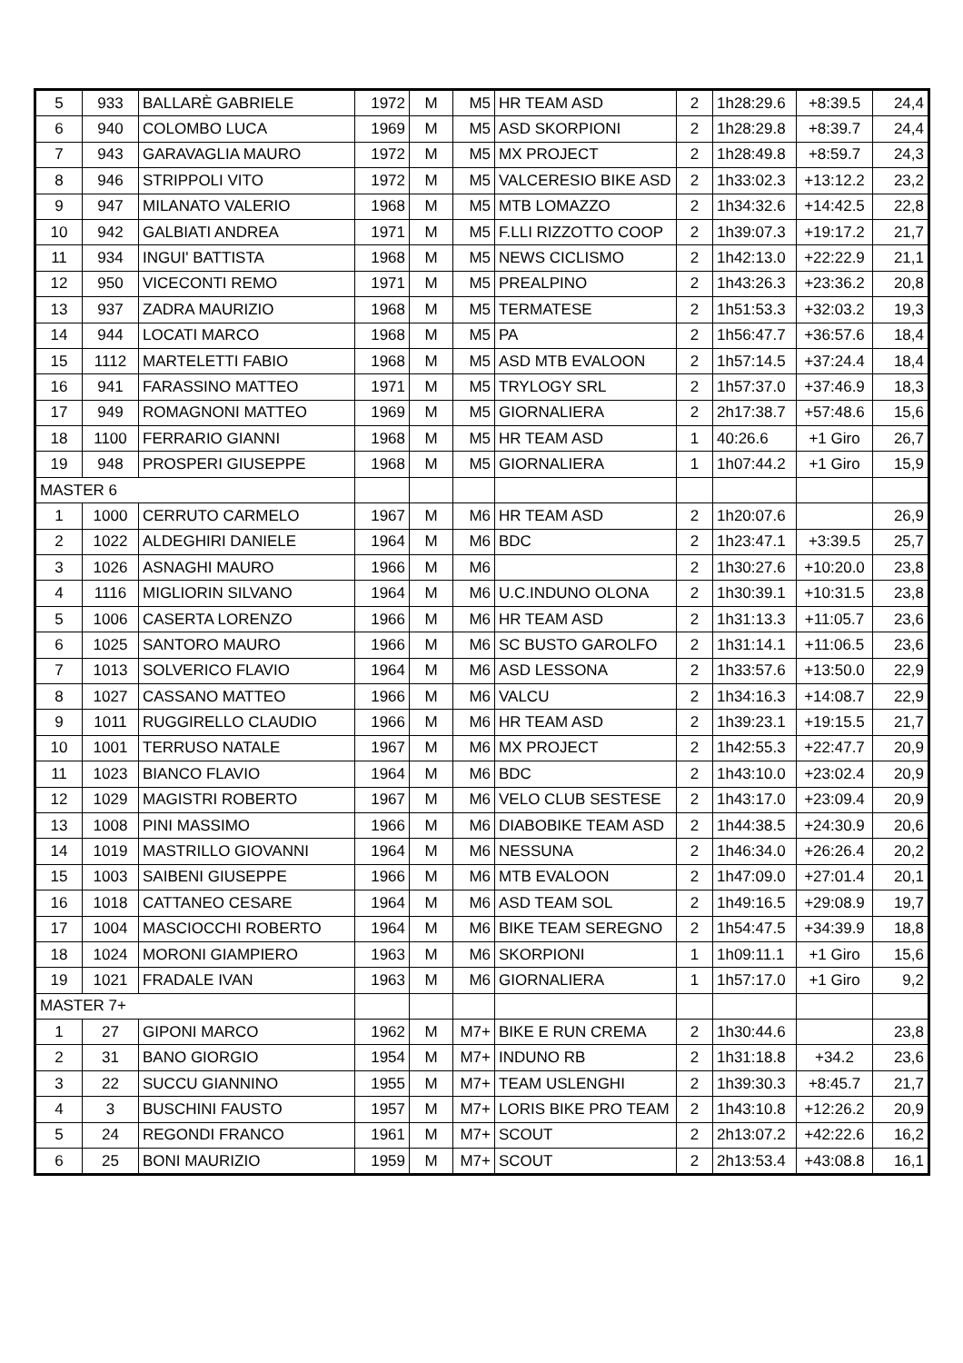| 5 | 933 | BALLARÈ GABRIELE | 1972 | M | M5 | HR TEAM ASD | 2 | 1h28:29.6 | +8:39.5 | 24,4 |
| 6 | 940 | COLOMBO LUCA | 1969 | M | M5 | ASD SKORPIONI | 2 | 1h28:29.8 | +8:39.7 | 24,4 |
| 7 | 943 | GARAVAGLIA MAURO | 1972 | M | M5 | MX PROJECT | 2 | 1h28:49.8 | +8:59.7 | 24,3 |
| 8 | 946 | STRIPPOLI VITO | 1972 | M | M5 | VALCERESIO BIKE ASD | 2 | 1h33:02.3 | +13:12.2 | 23,2 |
| 9 | 947 | MILANATO VALERIO | 1968 | M | M5 | MTB LOMAZZO | 2 | 1h34:32.6 | +14:42.5 | 22,8 |
| 10 | 942 | GALBIATI ANDREA | 1971 | M | M5 | F.LLI RIZZOTTO COOP | 2 | 1h39:07.3 | +19:17.2 | 21,7 |
| 11 | 934 | INGUI' BATTISTA | 1968 | M | M5 | NEWS CICLISMO | 2 | 1h42:13.0 | +22:22.9 | 21,1 |
| 12 | 950 | VICECONTI REMO | 1971 | M | M5 | PREALPINO | 2 | 1h43:26.3 | +23:36.2 | 20,8 |
| 13 | 937 | ZADRA MAURIZIO | 1968 | M | M5 | TERMATESE | 2 | 1h51:53.3 | +32:03.2 | 19,3 |
| 14 | 944 | LOCATI MARCO | 1968 | M | M5 | PA | 2 | 1h56:47.7 | +36:57.6 | 18,4 |
| 15 | 1112 | MARTELETTI FABIO | 1968 | M | M5 | ASD MTB EVALOON | 2 | 1h57:14.5 | +37:24.4 | 18,4 |
| 16 | 941 | FARASSINO MATTEO | 1971 | M | M5 | TRYLOGY SRL | 2 | 1h57:37.0 | +37:46.9 | 18,3 |
| 17 | 949 | ROMAGNONI MATTEO | 1969 | M | M5 | GIORNALIERA | 2 | 2h17:38.7 | +57:48.6 | 15,6 |
| 18 | 1100 | FERRARIO GIANNI | 1968 | M | M5 | HR TEAM ASD | 1 | 40:26.6 | +1 Giro | 26,7 |
| 19 | 948 | PROSPERI GIUSEPPE | 1968 | M | M5 | GIORNALIERA | 1 | 1h07:44.2 | +1 Giro | 15,9 |
| MASTER 6 | | | | | | | | | | |
| 1 | 1000 | CERRUTO CARMELO | 1967 | M | M6 | HR TEAM ASD | 2 | 1h20:07.6 | | 26,9 |
| 2 | 1022 | ALDEGHIRI DANIELE | 1964 | M | M6 | BDC | 2 | 1h23:47.1 | +3:39.5 | 25,7 |
| 3 | 1026 | ASNAGHI MAURO | 1966 | M | M6 | | 2 | 1h30:27.6 | +10:20.0 | 23,8 |
| 4 | 1116 | MIGLIORIN SILVANO | 1964 | M | M6 | U.C.INDUNO OLONA | 2 | 1h30:39.1 | +10:31.5 | 23,8 |
| 5 | 1006 | CASERTA LORENZO | 1966 | M | M6 | HR TEAM ASD | 2 | 1h31:13.3 | +11:05.7 | 23,6 |
| 6 | 1025 | SANTORO MAURO | 1966 | M | M6 | SC BUSTO GAROLFO | 2 | 1h31:14.1 | +11:06.5 | 23,6 |
| 7 | 1013 | SOLVERICO FLAVIO | 1964 | M | M6 | ASD LESSONA | 2 | 1h33:57.6 | +13:50.0 | 22,9 |
| 8 | 1027 | CASSANO MATTEO | 1966 | M | M6 | VALCU | 2 | 1h34:16.3 | +14:08.7 | 22,9 |
| 9 | 1011 | RUGGIRELLO CLAUDIO | 1966 | M | M6 | HR TEAM ASD | 2 | 1h39:23.1 | +19:15.5 | 21,7 |
| 10 | 1001 | TERRUSO NATALE | 1967 | M | M6 | MX PROJECT | 2 | 1h42:55.3 | +22:47.7 | 20,9 |
| 11 | 1023 | BIANCO FLAVIO | 1964 | M | M6 | BDC | 2 | 1h43:10.0 | +23:02.4 | 20,9 |
| 12 | 1029 | MAGISTRI ROBERTO | 1967 | M | M6 | VELO CLUB SESTESE | 2 | 1h43:17.0 | +23:09.4 | 20,9 |
| 13 | 1008 | PINI MASSIMO | 1966 | M | M6 | DIABOBIKE TEAM ASD | 2 | 1h44:38.5 | +24:30.9 | 20,6 |
| 14 | 1019 | MASTRILLO GIOVANNI | 1964 | M | M6 | NESSUNA | 2 | 1h46:34.0 | +26:26.4 | 20,2 |
| 15 | 1003 | SAIBENI GIUSEPPE | 1966 | M | M6 | MTB EVALOON | 2 | 1h47:09.0 | +27:01.4 | 20,1 |
| 16 | 1018 | CATTANEO CESARE | 1964 | M | M6 | ASD TEAM SOL | 2 | 1h49:16.5 | +29:08.9 | 19,7 |
| 17 | 1004 | MASCIOCCHI ROBERTO | 1964 | M | M6 | BIKE TEAM SEREGNO | 2 | 1h54:47.5 | +34:39.9 | 18,8 |
| 18 | 1024 | MORONI GIAMPIERO | 1963 | M | M6 | SKORPIONI | 1 | 1h09:11.1 | +1 Giro | 15,6 |
| 19 | 1021 | FRADALE IVAN | 1963 | M | M6 | GIORNALIERA | 1 | 1h57:17.0 | +1 Giro | 9,2 |
| MASTER 7+ | | | | | | | | | | |
| 1 | 27 | GIPONI MARCO | 1962 | M | M7+ | BIKE E RUN CREMA | 2 | 1h30:44.6 | | 23,8 |
| 2 | 31 | BANO GIORGIO | 1954 | M | M7+ | INDUNO RB | 2 | 1h31:18.8 | +34.2 | 23,6 |
| 3 | 22 | SUCCU GIANNINO | 1955 | M | M7+ | TEAM USLENGHI | 2 | 1h39:30.3 | +8:45.7 | 21,7 |
| 4 | 3 | BUSCHINI FAUSTO | 1957 | M | M7+ | LORIS BIKE PRO TEAM | 2 | 1h43:10.8 | +12:26.2 | 20,9 |
| 5 | 24 | REGONDI FRANCO | 1961 | M | M7+ | SCOUT | 2 | 2h13:07.2 | +42:22.6 | 16,2 |
| 6 | 25 | BONI MAURIZIO | 1959 | M | M7+ | SCOUT | 2 | 2h13:53.4 | +43:08.8 | 16,1 |